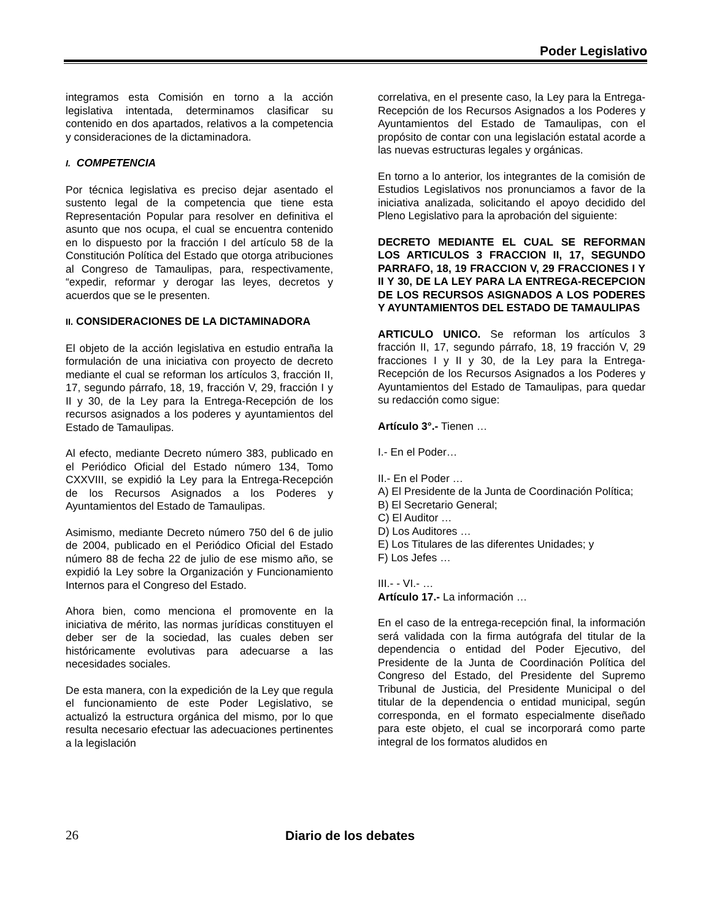Poder Legislativo
integramos esta Comisión en torno a la acción legislativa intentada, determinamos clasificar su contenido en dos apartados, relativos a la competencia y consideraciones de la dictaminadora.
I. COMPETENCIA
Por técnica legislativa es preciso dejar asentado el sustento legal de la competencia que tiene esta Representación Popular para resolver en definitiva el asunto que nos ocupa, el cual se encuentra contenido en lo dispuesto por la fracción I del artículo 58 de la Constitución Política del Estado que otorga atribuciones al Congreso de Tamaulipas, para, respectivamente, “expedir, reformar y derogar las leyes, decretos y acuerdos que se le presenten.
II. CONSIDERACIONES DE LA DICTAMINADORA
El objeto de la acción legislativa en estudio entraña la formulación de una iniciativa con proyecto de decreto mediante el cual se reforman los artículos 3, fracción II, 17, segundo párrafo, 18, 19, fracción V, 29, fracción I y II y 30, de la Ley para la Entrega-Recepción de los recursos asignados a los poderes y ayuntamientos del Estado de Tamaulipas.
Al efecto, mediante Decreto número 383, publicado en el Periódico Oficial del Estado número 134, Tomo CXXVIII, se expidió la Ley para la Entrega-Recepción de los Recursos Asignados a los Poderes y Ayuntamientos del Estado de Tamaulipas.
Asimismo, mediante Decreto número 750 del 6 de julio de 2004, publicado en el Periódico Oficial del Estado número 88 de fecha 22 de julio de ese mismo año, se expidió la Ley sobre la Organización y Funcionamiento Internos para el Congreso del Estado.
Ahora bien, como menciona el promovente en la iniciativa de mérito, las normas jurídicas constituyen el deber ser de la sociedad, las cuales deben ser históricamente evolutivas para adecuarse a las necesidades sociales.
De esta manera, con la expedición de la Ley que regula el funcionamiento de este Poder Legislativo, se actualizó la estructura orgánica del mismo, por lo que resulta necesario efectuar las adecuaciones pertinentes a la legislación
correlativa, en el presente caso, la Ley para la Entrega-Recepción de los Recursos Asignados a los Poderes y Ayuntamientos del Estado de Tamaulipas, con el propósito de contar con una legislación estatal acorde a las nuevas estructuras legales y orgánicas.
En torno a lo anterior, los integrantes de la comisión de Estudios Legislativos nos pronunciamos a favor de la iniciativa analizada, solicitando el apoyo decidido del Pleno Legislativo para la aprobación del siguiente:
DECRETO MEDIANTE EL CUAL SE REFORMAN LOS ARTICULOS 3 FRACCION II, 17, SEGUNDO PARRAFO, 18, 19 FRACCION V, 29 FRACCIONES I Y II Y 30, DE LA LEY PARA LA ENTREGA-RECEPCION DE LOS RECURSOS ASIGNADOS A LOS PODERES Y AYUNTAMIENTOS DEL ESTADO DE TAMAULIPAS
ARTICULO UNICO. Se reforman los artículos 3 fracción II, 17, segundo párrafo, 18, 19 fracción V, 29 fracciones I y II y 30, de la Ley para la Entrega-Recepción de los Recursos Asignados a los Poderes y Ayuntamientos del Estado de Tamaulipas, para quedar su redacción como sigue:
Artículo 3°.- Tienen …
I.- En el Poder…
II.- En el Poder …
A) El Presidente de la Junta de Coordinación Política;
B) El Secretario General;
C) El Auditor …
D) Los Auditores …
E) Los Titulares de las diferentes Unidades; y
F) Los Jefes …
III.- - VI.- …
Artículo 17.- La información …
En el caso de la entrega-recepción final, la información será validada con la firma autógrafa del titular de la dependencia o entidad del Poder Ejecutivo, del Presidente de la Junta de Coordinación Política del Congreso del Estado, del Presidente del Supremo Tribunal de Justicia, del Presidente Municipal o del titular de la dependencia o entidad municipal, según corresponda, en el formato especialmente diseñado para este objeto, el cual se incorporará como parte integral de los formatos aludidos en
26 Diario de los debates